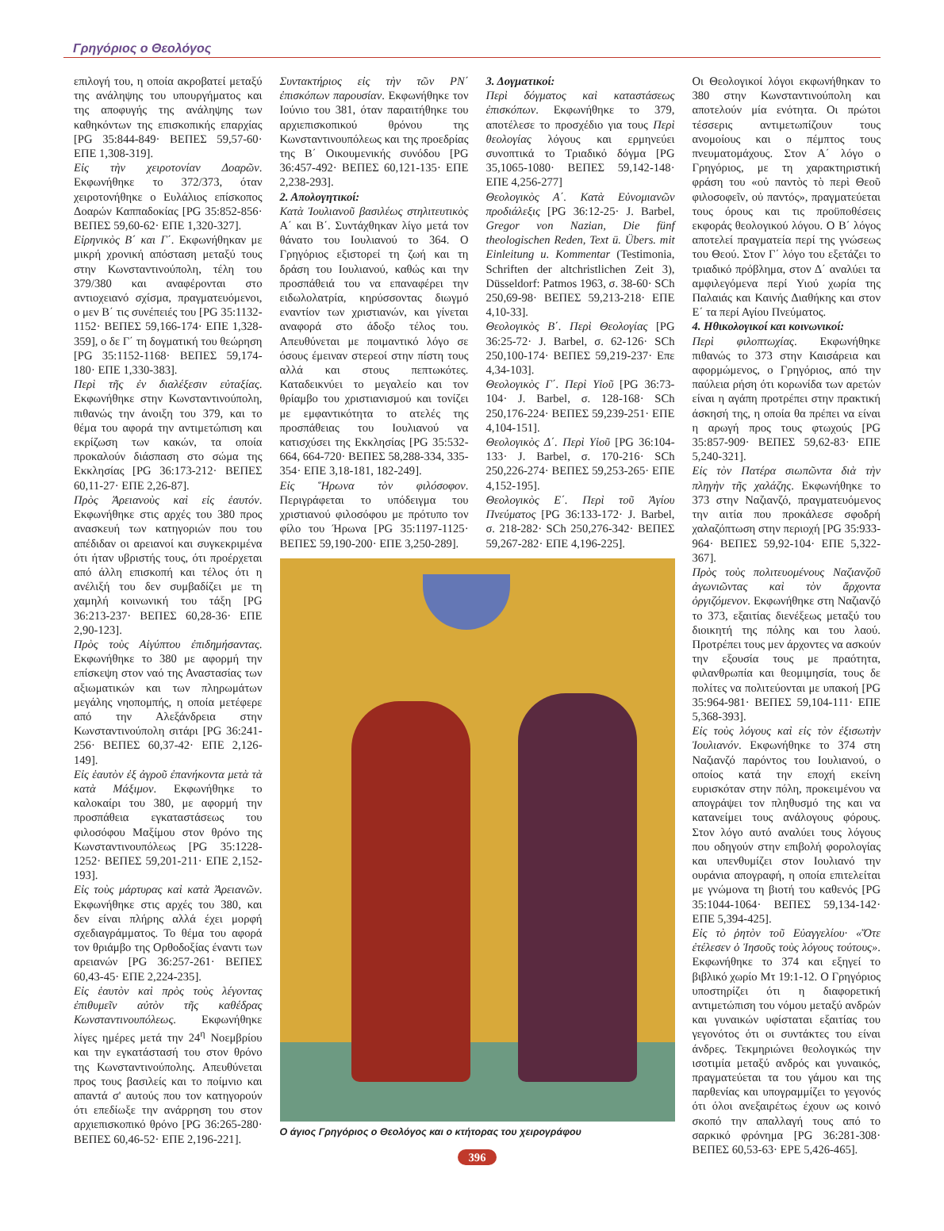Γρηγόριος ο Θεολόγος
επιλογή του, η οποία ακροβατεί μεταξύ της ανάληψης του υπουργήματος και της αποφυγής της ανάληψης των καθηκόντων της επισκοπικής επαρχίας [PG 35:844-849· ΒΕΠΕΣ 59,57-60· ΕΠΕ 1,308-319].
Εἰς τὴν χειροτονίαν Δοαρῶν. Εκφωνήθηκε το 372/373, όταν χειροτονήθηκε ο Ευλάλιος επίσκοπος Δοαρών Καππαδοκίας [PG 35:852-856· ΒΕΠΕΣ 59,60-62· ΕΠΕ 1,320-327].
Εἰρηνικὸς Β΄ και Γ΄. Εκφωνήθηκαν με μικρή χρονική απόσταση μεταξύ τους στην Κωνσταντινούπολη, τέλη του 379/380 και αναφέρονται στο αντιοχειανό σχίσμα, πραγματευόμενοι, ο μεν Β΄ τις συνέπειές του [PG 35:1132-1152· ΒΕΠΕΣ 59,166-174· ΕΠΕ 1,328-359], ο δε Γ΄ τη δογματική του θεώρηση [PG 35:1152-1168· ΒΕΠΕΣ 59,174-180· ΕΠΕ 1,330-383].
Περὶ τῆς ἐν διαλέξεσιν εὐταξίας. Εκφωνήθηκε στην Κωνσταντινούπολη, πιθανώς την άνοιξη του 379, και το θέμα του αφορά την αντιμετώπιση και εκρίζωση των κακών, τα οποία προκαλούν διάσπαση στο σώμα της Εκκλησίας [PG 36:173-212· ΒΕΠΕΣ 60,11-27· ΕΠΕ 2,26-87].
Πρὸς Ἀρειανοὺς καὶ εἰς ἑαυτόν. Εκφωνήθηκε στις αρχές του 380 προς ανασκευή των κατηγοριών που του απέδιδαν οι αρειανοί και συγκεκριμένα ότι ήταν υβριστής τους, ότι προέρχεται από άλλη επισκοπή και τέλος ότι η ανέλιξή του δεν συμβαδίζει με τη χαμηλή κοινωνική του τάξη [PG 36:213-237· ΒΕΠΕΣ 60,28-36· ΕΠΕ 2,90-123].
Πρὸς τοὺς Αἰγύπτου ἐπιδημήσαντας. Εκφωνήθηκε το 380 με αφορμή την επίσκεψη στον ναό της Αναστασίας των αξιωματικών και των πληρωμάτων μεγάλης νηοπομπής, η οποία μετέφερε από την Αλεξάνδρεια στην Κωνσταντινούπολη σιτάρι [PG 36:241-256· ΒΕΠΕΣ 60,37-42· ΕΠΕ 2,126-149].
Εἰς ἑαυτὸν ἐξ ἀγροῦ ἐπανήκοντα μετὰ τὰ κατὰ Μάξιμον. Εκφωνήθηκε το καλοκαίρι του 380, με αφορμή την προσπάθεια εγκαταστάσεως του φιλοσόφου Μαξίμου στον θρόνο της Κωνσταντινουπόλεως [PG 35:1228-1252· ΒΕΠΕΣ 59,201-211· ΕΠΕ 2,152-193].
Εἰς τοὺς μάρτυρας καὶ κατὰ Ἀρειανῶν. Εκφωνήθηκε στις αρχές του 380, και δεν είναι πλήρης αλλά έχει μορφή σχεδιαγράμματος. Το θέμα του αφορά τον θριάμβο της Ορθοδοξίας έναντι των αρειανών [PG 36:257-261· ΒΕΠΕΣ 60,43-45· ΕΠΕ 2,224-235].
Εἰς ἑαυτὸν καὶ πρὸς τοὺς λέγοντας ἐπιθυμεῖν αὐτὸν τῆς καθέδρας Κωνσταντινουπόλεως. Εκφωνήθηκε λίγες ημέρες μετά την 24<sup>η</sup> Νοεμβρίου και την εγκατάστασή του στον θρόνο της Κωνσταντινούπολης. Απευθύνεται προς τους βασιλείς και το ποίμνιο και απαντά σ' αυτούς που τον κατηγορούν ότι επεδίωξε την ανάρρηση του στον αρχιεπισκοπικό θρόνο [PG 36:265-280· ΒΕΠΕΣ 60,46-52· ΕΠΕ 2,196-221].
Συντακτήριος εἰς τὴν τῶν ΡΝ΄ ἐπισκόπων παρουσίαν. Εκφωνήθηκε τον Ιούνιο του 381, όταν παραιτήθηκε του αρχιεπισκοπικού θρόνου της Κωνσταντινουπόλεως και της προεδρίας της Β΄ Οικουμενικής συνόδου [PG 36:457-492· ΒΕΠΕΣ 60,121-135· ΕΠΕ 2,238-293].
2. Απολογητικοί:
Κατὰ Ἰουλιανοῦ βασιλέως στηλιτευτικὸς Α΄ και Β΄. Συντάχθηκαν λίγο μετά τον θάνατο του Ιουλιανού το 364. Ο Γρηγόριος εξιστορεί τη ζωή και τη δράση του Ιουλιανού, καθώς και την προσπάθειά του να επαναφέρει την ειδωλολατρία, κηρύσσοντας διωγμό εναντίον των χριστιανών, και γίνεται αναφορά στο άδοξο τέλος του. Απευθύνεται με ποιμαντικό λόγο σε όσους έμειναν στερεοί στην πίστη τους αλλά και στους πεπτωκότες. Καταδεικνύει το μεγαλείο και τον θρίαμβο του χριστιανισμού και τονίζει με εμφαντικότητα το ατελές της προσπάθειας του Ιουλιανού να κατισχύσει της Εκκλησίας [PG 35:532-664, 664-720· ΒΕΠΕΣ 58,288-334, 335-354· ΕΠΕ 3,18-181, 182-249].
Εἰς Ἥρωνα τὸν φιλόσοφον. Περιγράφεται το υπόδειγμα του χριστιανού φιλοσόφου με πρότυπο τον φίλο του Ήρωνα [PG 35:1197-1125· ΒΕΠΕΣ 59,190-200· ΕΠΕ 3,250-289].
3. Δογματικοί:
Περὶ δόγματος καὶ καταστάσεως ἐπισκόπων. Εκφωνήθηκε το 379, αποτέλεσε το προσχέδιο για τους Περὶ θεολογίας λόγους και ερμηνεύει συνοπτικά το Τριαδικό δόγμα [PG 35,1065-1080· ΒΕΠΕΣ 59,142-148· ΕΠΕ 4,256-277]
Θεολογικὸς Α΄. Κατὰ Εὐνομιανῶν προδιάλεξις [PG 36:12-25· J. Barbel, Gregor von Nazian, Die fünf theologischen Reden, Text ü. Übers. mit Einleitung u. Kommentar (Testimonia, Schriften der altchristlichen Zeit 3), Düsseldorf: Patmos 1963, σ. 38-60· SCh 250,69-98· ΒΕΠΕΣ 59,213-218· ΕΠΕ 4,10-33].
Θεολογικὸς Β΄. Περὶ Θεολογίας [PG 36:25-72· J. Barbel, σ. 62-126· SCh 250,100-174· ΒΕΠΕΣ 59,219-237· Επε 4,34-103].
Θεολογικὸς Γ΄. Περὶ Υἱοῦ [PG 36:73-104· J. Barbel, σ. 128-168· SCh 250,176-224· ΒΕΠΕΣ 59,239-251· ΕΠΕ 4,104-151].
Θεολογικὸς Δ΄. Περὶ Υἱοῦ [PG 36:104-133· J. Barbel, σ. 170-216· SCh 250,226-274· ΒΕΠΕΣ 59,253-265· ΕΠΕ 4,152-195].
Θεολογικὸς Ε΄. Περὶ τοῦ Ἁγίου Πνεύματος [PG 36:133-172· J. Barbel, σ. 218-282· SCh 250,276-342· ΒΕΠΕΣ 59,267-282· ΕΠΕ 4,196-225].
Ο άγιος Γρηγόριος ο Θεολόγος και ο κτήτορας του χειρογράφου
396
Οι Θεολογικοί λόγοι εκφωνήθηκαν το 380 στην Κωνσταντινούπολη και αποτελούν μία ενότητα. Οι πρώτοι τέσσερις αντιμετωπίζουν τους ανομοίους και ο πέμπτος τους πνευματομάχους. Στον Α΄ λόγο ο Γρηγόριος, με τη χαρακτηριστική φράση του «οὐ παντὸς τὸ περὶ Θεοῦ φιλοσοφεῖν, οὐ παντός», πραγματεύεται τους όρους και τις προϋποθέσεις εκφοράς θεολογικού λόγου. Ο Β΄ λόγος αποτελεί πραγματεία περί της γνώσεως του Θεού. Στον Γ΄ λόγο του εξετάζει το τριαδικό πρόβλημα, στον Δ΄ αναλύει τα αμφιλεγόμενα περί Υιού χωρία της Παλαιάς και Καινής Διαθήκης και στον Ε΄ τα περί Αγίου Πνεύματος.
4. Ηθικολογικοί και κοινωνικοί:
Περὶ φιλοπτωχίας. Εκφωνήθηκε πιθανώς το 373 στην Καισάρεια και αφορμώμενος, ο Γρηγόριος, από την παύλεια ρήση ότι κορωνίδα των αρετών είναι η αγάπη προτρέπει στην πρακτική άσκησή της, η οποία θα πρέπει να είναι η αρωγή προς τους φτωχούς [PG 35:857-909· ΒΕΠΕΣ 59,62-83· ΕΠΕ 5,240-321].
Εἰς τὸν Πατέρα σιωπῶντα διὰ τὴν πληγὴν τῆς χαλάζης. Εκφωνήθηκε το 373 στην Ναζιανζό, πραγματευόμενος την αιτία που προκάλεσε σφοδρή χαλαζόπτωση στην περιοχή [PG 35:933-964· ΒΕΠΕΣ 59,92-104· ΕΠΕ 5,322-367].
Πρὸς τοὺς πολιτευομένους Ναζιανζοῦ ἀγωνιῶντας καὶ τὸν ἄρχοντα ὀργιζόμενον. Εκφωνήθηκε στη Ναζιανζό το 373, εξαιτίας διενέξεως μεταξύ του διοικητή της πόλης και του λαού. Προτρέπει τους μεν άρχοντες να ασκούν την εξουσία τους με πραότητα, φιλανθρωπία και θεομιμησία, τους δε πολίτες να πολιτεύονται με υπακοή [PG 35:964-981· ΒΕΠΕΣ 59,104-111· ΕΠΕ 5,368-393].
Εἰς τοὺς λόγους καὶ εἰς τὸν ἐξισωτὴν Ἰουλιανόν. Εκφωνήθηκε το 374 στη Ναζιανζό παρόντος του Ιουλιανού, ο οποίος κατά την εποχή εκείνη ευρισκόταν στην πόλη, προκειμένου να απογράψει τον πληθυσμό της και να κατανείμει τους ανάλογους φόρους. Στον λόγο αυτό αναλύει τους λόγους που οδηγούν στην επιβολή φορολογίας και υπενθυμίζει στον Ιουλιανό την ουράνια απογραφή, η οποία επιτελείται με γνώμονα τη βιοτή του καθενός [PG 35:1044-1064· ΒΕΠΕΣ 59,134-142· ΕΠΕ 5,394-425].
Εἰς τὸ ῥητὸν τοῦ Εὐαγγελίου· «Ὅτε ἐτέλεσεν ὁ Ἰησοῦς τοὺς λόγους τούτους». Εκφωνήθηκε το 374 και εξηγεί το βιβλικό χωρίο Μτ 19:1-12. Ο Γρηγόριος υποστηρίζει ότι η διαφορετική αντιμετώπιση του νόμου μεταξύ ανδρών και γυναικών υφίσταται εξαιτίας του γεγονότος ότι οι συντάκτες του είναι άνδρες. Τεκμηριώνει θεολογικώς την ισοτιμία μεταξύ ανδρός και γυναικός, πραγματεύεται τα του γάμου και της παρθενίας και υπογραμμίζει το γεγονός ότι όλοι ανεξαιρέτως έχουν ως κοινό σκοπό την απαλλαγή τους από το σαρκικό φρόνημα [PG 36:281-308· ΒΕΠΕΣ 60,53-63· ΕΡΕ 5,426-465].